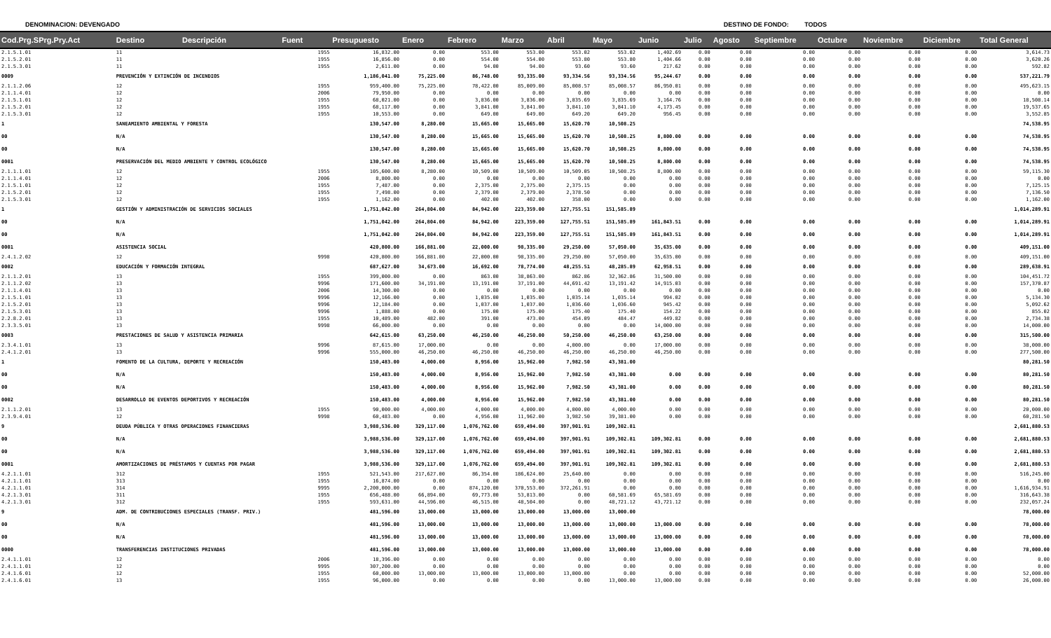DENOMINACION: DEVENGADO DESTINO DE FONDO: TODOS
| Cod.Prg.SPrg.Pry.Act | Destino | Descripción | Fuent | Presupuesto | Enero | Febrero | Marzo | Abril | Mayo | Junio | Julio | Agosto | Septiembre | Octubre | Noviembre | Diciembre | Total General |
| --- | --- | --- | --- | --- | --- | --- | --- | --- | --- | --- | --- | --- | --- | --- | --- | --- | --- |
| 2.1.5.1.01 | 11 | | 1955 | 16,832.00 | 0.00 | 553.00 | 553.00 | 553.02 | 553.02 | 1,402.69 | 0.00 | 0.00 | 0.00 | 0.00 | 0.00 | 0.00 | 3,614.73 |
| 2.1.5.2.01 | 11 | | 1955 | 16,856.00 | 0.00 | 554.00 | 554.00 | 553.80 | 553.80 | 1,404.66 | 0.00 | 0.00 | 0.00 | 0.00 | 0.00 | 0.00 | 3,620.26 |
| 2.1.5.3.01 | 11 | | 1955 | 2,611.00 | 0.00 | 94.00 | 94.00 | 93.60 | 93.60 | 217.62 | 0.00 | 0.00 | 0.00 | 0.00 | 0.00 | 0.00 | 592.82 |
| 0009 | PREVENCIÓN Y EXTINCIÓN DE INCENDIOS | | | 1,186,041.00 | 75,225.00 | 86,748.00 | 93,335.00 | 93,334.56 | 93,334.56 | 95,244.67 | 0.00 | 0.00 | 0.00 | 0.00 | 0.00 | 0.00 | 537,221.79 |
| 2.1.1.2.06 | 12 | | 1955 | 959,400.00 | 75,225.00 | 78,422.00 | 85,009.00 | 85,008.57 | 85,008.57 | 86,950.01 | 0.00 | 0.00 | 0.00 | 0.00 | 0.00 | 0.00 | 495,623.15 |
| 2.1.1.4.01 | 12 | | 2006 | 79,950.00 | 0.00 | 0.00 | 0.00 | 0.00 | 0.00 | 0.00 | 0.00 | 0.00 | 0.00 | 0.00 | 0.00 | 0.00 | 0.00 |
| 2.1.5.1.01 | 12 | | 1955 | 68,021.00 | 0.00 | 3,836.00 | 3,836.00 | 3,835.69 | 3,835.69 | 3,164.76 | 0.00 | 0.00 | 0.00 | 0.00 | 0.00 | 0.00 | 18,508.14 |
| 2.1.5.2.01 | 12 | | 1955 | 68,117.00 | 0.00 | 3,841.00 | 3,841.00 | 3,841.10 | 3,841.10 | 4,173.45 | 0.00 | 0.00 | 0.00 | 0.00 | 0.00 | 0.00 | 19,537.65 |
| 2.1.5.3.01 | 12 | | 1955 | 10,553.00 | 0.00 | 649.00 | 649.00 | 649.20 | 649.20 | 956.45 | 0.00 | 0.00 | 0.00 | 0.00 | 0.00 | 0.00 | 3,552.85 |
| 1 | SANEAMIENTO AMBIENTAL Y FORESTA | | | 130,547.00 | 8,280.00 | 15,665.00 | 15,665.00 | 15,620.70 | 10,508.25 | | | | | | | | 74,538.95 |
| 00 | N/A | | | 130,547.00 | 8,280.00 | 15,665.00 | 15,665.00 | 15,620.70 | 10,508.25 | 8,800.00 | 0.00 | 0.00 | 0.00 | 0.00 | 0.00 | 0.00 | 74,538.95 |
| 00 | N/A | | | 130,547.00 | 8,280.00 | 15,665.00 | 15,665.00 | 15,620.70 | 10,508.25 | 8,800.00 | 0.00 | 0.00 | 0.00 | 0.00 | 0.00 | 0.00 | 74,538.95 |
| 0001 | PRESERVACIÓN DEL MEDIO AMBIENTE Y CONTROL ECOLÓGICO | | | 130,547.00 | 8,280.00 | 15,665.00 | 15,665.00 | 15,620.70 | 10,508.25 | 8,800.00 | 0.00 | 0.00 | 0.00 | 0.00 | 0.00 | 0.00 | 74,538.95 |
| 2.1.1.1.01 | 12 | | 1955 | 105,600.00 | 8,280.00 | 10,509.00 | 10,509.00 | 10,509.05 | 10,508.25 | 8,800.00 | 0.00 | 0.00 | 0.00 | 0.00 | 0.00 | 0.00 | 59,115.30 |
| 2.1.1.4.01 | 12 | | 2006 | 8,800.00 | 0.00 | 0.00 | 0.00 | 0.00 | 0.00 | 0.00 | 0.00 | 0.00 | 0.00 | 0.00 | 0.00 | 0.00 | 0.00 |
| 2.1.5.1.01 | 12 | | 1955 | 7,487.00 | 0.00 | 2,375.00 | 2,375.00 | 2,375.15 | 0.00 | 0.00 | 0.00 | 0.00 | 0.00 | 0.00 | 0.00 | 0.00 | 7,125.15 |
| 2.1.5.2.01 | 12 | | 1955 | 7,498.00 | 0.00 | 2,379.00 | 2,379.00 | 2,378.50 | 0.00 | 0.00 | 0.00 | 0.00 | 0.00 | 0.00 | 0.00 | 0.00 | 7,136.50 |
| 2.1.5.3.01 | 12 | | 1955 | 1,162.00 | 0.00 | 402.00 | 402.00 | 358.00 | 0.00 | 0.00 | 0.00 | 0.00 | 0.00 | 0.00 | 0.00 | 0.00 | 1,162.00 |
| 1 | GESTIÓN Y ADMINISTRACIÓN DE SERVICIOS SOCIALES | | | 1,751,042.00 | 264,804.00 | 84,942.00 | 223,359.00 | 127,755.51 | 151,585.89 | | | | | | | | 1,014,289.91 |
| 00 | N/A | | | 1,751,042.00 | 264,804.00 | 84,942.00 | 223,359.00 | 127,755.51 | 151,585.89 | 161,843.51 | 0.00 | 0.00 | 0.00 | 0.00 | 0.00 | 0.00 | 1,014,289.91 |
| 00 | N/A | | | 1,751,042.00 | 264,804.00 | 84,942.00 | 223,359.00 | 127,755.51 | 151,585.89 | 161,843.51 | 0.00 | 0.00 | 0.00 | 0.00 | 0.00 | 0.00 | 1,014,289.91 |
| 0001 | ASISTENCIA SOCIAL | | | 420,800.00 | 166,881.00 | 22,000.00 | 98,335.00 | 29,250.00 | 57,050.00 | 35,635.00 | 0.00 | 0.00 | 0.00 | 0.00 | 0.00 | 0.00 | 409,151.00 |
| 2.4.1.2.02 | 12 | | 9998 | 420,800.00 | 166,881.00 | 22,000.00 | 98,335.00 | 29,250.00 | 57,050.00 | 35,635.00 | 0.00 | 0.00 | 0.00 | 0.00 | 0.00 | 0.00 | 409,151.00 |
| 0002 | EDUCACIÓN Y FORMACIÓN INTEGRAL | | | 687,627.00 | 34,673.00 | 16,692.00 | 78,774.00 | 48,255.51 | 48,285.89 | 62,958.51 | 0.00 | 0.00 | 0.00 | 0.00 | 0.00 | 0.00 | 289,638.91 |
| 2.1.1.2.01 | 13 | | 1955 | 399,000.00 | 0.00 | 863.00 | 38,863.00 | 862.86 | 32,362.86 | 31,500.00 | 0.00 | 0.00 | 0.00 | 0.00 | 0.00 | 0.00 | 104,451.72 |
| 2.1.1.2.02 | 13 | | 9996 | 171,600.00 | 34,191.00 | 13,191.00 | 37,191.00 | 44,691.42 | 13,191.42 | 14,915.03 | 0.00 | 0.00 | 0.00 | 0.00 | 0.00 | 0.00 | 157,370.87 |
| 2.1.1.4.01 | 13 | | 2006 | 14,300.00 | 0.00 | 0.00 | 0.00 | 0.00 | 0.00 | 0.00 | 0.00 | 0.00 | 0.00 | 0.00 | 0.00 | 0.00 | 0.00 |
| 2.1.5.1.01 | 13 | | 9996 | 12,166.00 | 0.00 | 1,035.00 | 1,035.00 | 1,035.14 | 1,035.14 | 994.02 | 0.00 | 0.00 | 0.00 | 0.00 | 0.00 | 0.00 | 5,134.30 |
| 2.1.5.2.01 | 13 | | 9996 | 12,184.00 | 0.00 | 1,037.00 | 1,037.00 | 1,036.60 | 1,036.60 | 945.42 | 0.00 | 0.00 | 0.00 | 0.00 | 0.00 | 0.00 | 5,092.62 |
| 2.1.5.3.01 | 13 | | 9996 | 1,888.00 | 0.00 | 175.00 | 175.00 | 175.40 | 175.40 | 154.22 | 0.00 | 0.00 | 0.00 | 0.00 | 0.00 | 0.00 | 855.02 |
| 2.2.8.2.01 | 13 | | 1955 | 10,489.00 | 482.00 | 391.00 | 473.00 | 454.09 | 484.47 | 449.82 | 0.00 | 0.00 | 0.00 | 0.00 | 0.00 | 0.00 | 2,734.38 |
| 2.3.3.5.01 | 13 | | 9998 | 66,000.00 | 0.00 | 0.00 | 0.00 | 0.00 | 0.00 | 14,000.00 | 0.00 | 0.00 | 0.00 | 0.00 | 0.00 | 0.00 | 14,000.00 |
| 0003 | PRESTACIONES DE SALUD Y ASISTENCIA PRIMARIA | | | 642,615.00 | 63,250.00 | 46,250.00 | 46,250.00 | 50,250.00 | 46,250.00 | 63,250.00 | 0.00 | 0.00 | 0.00 | 0.00 | 0.00 | 0.00 | 315,500.00 |
| 2.3.4.1.01 | 13 | | 9996 | 87,615.00 | 17,000.00 | 0.00 | 0.00 | 4,000.00 | 0.00 | 17,000.00 | 0.00 | 0.00 | 0.00 | 0.00 | 0.00 | 0.00 | 38,000.00 |
| 2.4.1.2.01 | 13 | | 9996 | 555,000.00 | 46,250.00 | 46,250.00 | 46,250.00 | 46,250.00 | 46,250.00 | 46,250.00 | 0.00 | 0.00 | 0.00 | 0.00 | 0.00 | 0.00 | 277,500.00 |
| 1 | FOMENTO DE LA CULTURA, DEPORTE Y RECREACIÓN | | | 150,483.00 | 4,000.00 | 8,956.00 | 15,962.00 | 7,982.50 | 43,381.00 | | | | | | | | 80,281.50 |
| 00 | N/A | | | 150,483.00 | 4,000.00 | 8,956.00 | 15,962.00 | 7,982.50 | 43,381.00 | 0.00 | 0.00 | 0.00 | 0.00 | 0.00 | 0.00 | 0.00 | 80,281.50 |
| 00 | N/A | | | 150,483.00 | 4,000.00 | 8,956.00 | 15,962.00 | 7,982.50 | 43,381.00 | 0.00 | 0.00 | 0.00 | 0.00 | 0.00 | 0.00 | 0.00 | 80,281.50 |
| 0002 | DESARROLLO DE EVENTOS DEPORTIVOS Y RECREACIÓN | | | 150,483.00 | 4,000.00 | 8,956.00 | 15,962.00 | 7,982.50 | 43,381.00 | 0.00 | 0.00 | 0.00 | 0.00 | 0.00 | 0.00 | 0.00 | 80,281.50 |
| 2.1.1.2.01 | 13 | | 1955 | 90,000.00 | 4,000.00 | 4,000.00 | 4,000.00 | 4,000.00 | 4,000.00 | 0.00 | 0.00 | 0.00 | 0.00 | 0.00 | 0.00 | 0.00 | 20,000.00 |
| 2.3.9.4.01 | 12 | | 9998 | 60,483.00 | 0.00 | 4,956.00 | 11,962.00 | 3,982.50 | 39,381.00 | 0.00 | 0.00 | 0.00 | 0.00 | 0.00 | 0.00 | 0.00 | 60,281.50 |
| 9 | DEUDA PÚBLICA Y OTRAS OPERACIONES FINANCIERAS | | | 3,988,536.00 | 329,117.00 | 1,076,762.00 | 659,494.00 | 397,901.91 | 109,302.81 | | | | | | | | 2,681,880.53 |
| 00 | N/A | | | 3,988,536.00 | 329,117.00 | 1,076,762.00 | 659,494.00 | 397,901.91 | 109,302.81 | 109,302.81 | 0.00 | 0.00 | 0.00 | 0.00 | 0.00 | 0.00 | 2,681,880.53 |
| 00 | N/A | | | 3,988,536.00 | 329,117.00 | 1,076,762.00 | 659,494.00 | 397,901.91 | 109,302.81 | 109,302.81 | 0.00 | 0.00 | 0.00 | 0.00 | 0.00 | 0.00 | 2,681,880.53 |
| 0001 | AMORTIZACIONES DE PRÉSTAMOS Y CUENTAS POR PAGAR | | | 3,988,536.00 | 329,117.00 | 1,076,762.00 | 659,494.00 | 397,901.91 | 109,302.81 | 109,302.81 | 0.00 | 0.00 | 0.00 | 0.00 | 0.00 | 0.00 | 2,681,880.53 |
| 4.2.1.1.01 | 312 | | 1955 | 521,543.00 | 217,627.00 | 86,354.00 | 186,624.00 | 25,640.00 | 0.00 | 0.00 | 0.00 | 0.00 | 0.00 | 0.00 | 0.00 | 0.00 | 516,245.00 |
| 4.2.1.1.01 | 313 | | 1955 | 16,874.00 | 0.00 | 0.00 | 0.00 | 0.00 | 0.00 | 0.00 | 0.00 | 0.00 | 0.00 | 0.00 | 0.00 | 0.00 | 0.00 |
| 4.2.1.1.01 | 314 | | 9995 | 2,200,000.00 | 0.00 | 874,120.00 | 370,553.00 | 372,261.91 | 0.00 | 0.00 | 0.00 | 0.00 | 0.00 | 0.00 | 0.00 | 0.00 | 1,616,934.91 |
| 4.2.1.3.01 | 311 | | 1955 | 656,488.00 | 66,894.00 | 69,773.00 | 53,813.00 | 0.00 | 60,581.69 | 65,581.69 | 0.00 | 0.00 | 0.00 | 0.00 | 0.00 | 0.00 | 316,643.38 |
| 4.2.1.3.01 | 312 | | 1955 | 593,631.00 | 44,596.00 | 46,515.00 | 48,504.00 | 0.00 | 48,721.12 | 43,721.12 | 0.00 | 0.00 | 0.00 | 0.00 | 0.00 | 0.00 | 232,057.24 |
| 9 | ADM. DE CONTRIBUCIONES ESPECIALES (TRANSF. PRIV.) | | | 481,596.00 | 13,000.00 | 13,000.00 | 13,000.00 | 13,000.00 | 13,000.00 | | | | | | | | 78,000.00 |
| 00 | N/A | | | 481,596.00 | 13,000.00 | 13,000.00 | 13,000.00 | 13,000.00 | 13,000.00 | 13,000.00 | 0.00 | 0.00 | 0.00 | 0.00 | 0.00 | 0.00 | 78,000.00 |
| 00 | N/A | | | 481,596.00 | 13,000.00 | 13,000.00 | 13,000.00 | 13,000.00 | 13,000.00 | 13,000.00 | 0.00 | 0.00 | 0.00 | 0.00 | 0.00 | 0.00 | 78,000.00 |
| 0000 | TRANSFERENCIAS INSTITUCIONES PRIVADAS | | | 481,596.00 | 13,000.00 | 13,000.00 | 13,000.00 | 13,000.00 | 13,000.00 | 13,000.00 | 0.00 | 0.00 | 0.00 | 0.00 | 0.00 | 0.00 | 78,000.00 |
| 2.4.1.1.01 | 12 | | 2006 | 18,396.00 | 0.00 | 0.00 | 0.00 | 0.00 | 0.00 | 0.00 | 0.00 | 0.00 | 0.00 | 0.00 | 0.00 | 0.00 | 0.00 |
| 2.4.1.1.01 | 12 | | 9995 | 307,200.00 | 0.00 | 0.00 | 0.00 | 0.00 | 0.00 | 0.00 | 0.00 | 0.00 | 0.00 | 0.00 | 0.00 | 0.00 | 0.00 |
| 2.4.1.6.01 | 12 | | 1955 | 60,000.00 | 13,000.00 | 13,000.00 | 13,000.00 | 13,000.00 | 0.00 | 0.00 | 0.00 | 0.00 | 0.00 | 0.00 | 0.00 | 0.00 | 52,000.00 |
| 2.4.1.6.01 | 13 | | 1955 | 96,000.00 | 0.00 | 0.00 | 0.00 | 0.00 | 13,000.00 | 13,000.00 | 0.00 | 0.00 | 0.00 | 0.00 | 0.00 | 0.00 | 26,000.00 |